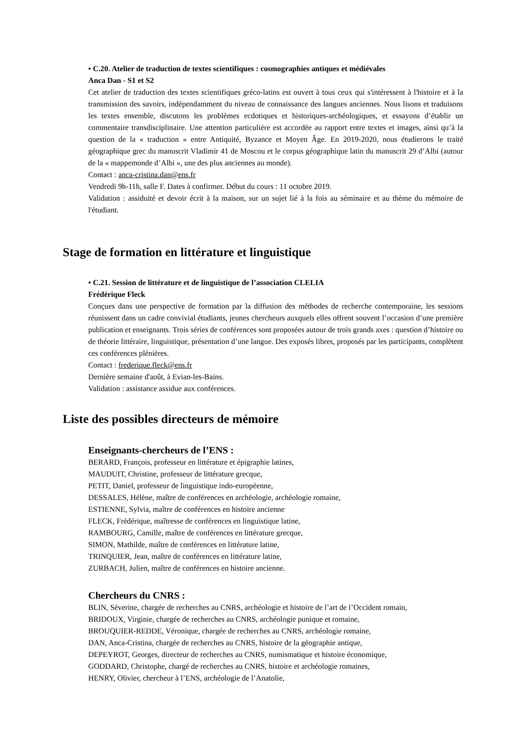• C.20. Atelier de traduction de textes scientifiques : cosmographies antiques et médiévales
Anca Dan - S1 et S2
Cet atelier de traduction des textes scientifiques gréco-latins est ouvert à tous ceux qui s'intéressent à l'histoire et à la transmission des savoirs, indépendamment du niveau de connaissance des langues anciennes. Nous lisons et traduisons les textes ensemble, discutons les problèmes ecdotiques et historiques-archéologiques, et essayons d’établir un commentaire transdisciplinaire. Une attention particulière est accordée au rapport entre textes et images, ainsi qu’à la question de la « traduction » entre Antiquité, Byzance et Moyen Âge. En 2019-2020, nous étudierons le traité géographique grec du manuscrit Vladimir 41 de Moscou et le corpus géographique latin du manuscrit 29 d’Albi (autour de la « mappemonde d’Albi », une des plus anciennes au monde).
Contact : anca-cristina.dan@ens.fr
Vendredi 9h-11h, salle F. Dates à confirmer. Début du cours : 11 octobre 2019.
Validation : assiduité et devoir écrit à la maison, sur un sujet lié à la fois au séminaire et au thème du mémoire de l'étudiant.
Stage de formation en littérature et linguistique
• C.21. Session de littérature et de linguistique de l’association CLELIA
Frédérique Fleck
Conçues dans une perspective de formation par la diffusion des méthodes de recherche contemporaine, les sessions réunissent dans un cadre convivial étudiants, jeunes chercheurs auxquels elles offrent souvent l’occasion d’une première publication et enseignants. Trois séries de conférences sont proposées autour de trois grands axes : question d’histoire ou de théorie littéraire, linguistique, présentation d’une langue. Des exposés libres, proposés par les participants, complètent ces conférences plénières.
Contact : frederique.fleck@ens.fr
Dernière semaine d'août, à Evian-les-Bains.
Validation : assistance assidue aux conférences.
Liste des possibles directeurs de mémoire
Enseignants-chercheurs de l’ENS :
BERARD, François, professeur en littérature et épigraphie latines,
MAUDUIT, Christine, professeur de littérature grecque,
PETIT, Daniel, professeur de linguistique indo-européenne,
DESSALES, Hélène, maître de conférences en archéologie, archéologie romaine,
ESTIENNE, Sylvia, maître de conférences en histoire ancienne
FLECK, Frédérique, maîtresse de conférences en linguistique latine,
RAMBOURG, Camille, maître de conférences en littérature grecque,
SIMON, Mathilde, maître de conférences en littérature latine,
TRINQUIER, Jean, maître de conférences en littérature latine,
ZURBACH, Julien, maître de conférences en histoire ancienne.
Chercheurs du CNRS :
BLIN, Séverine, chargée de recherches au CNRS, archéologie et histoire de l’art de l’Occident romain,
BRIDOUX, Virginie, chargée de recherches au CNRS, archéologie punique et romaine,
BROUQUIER-REDDE, Véronique, chargée de recherches au CNRS, archéologie romaine,
DAN, Anca-Cristina, chargée de recherches au CNRS, histoire de la géographie antique,
DEPEYROT, Georges, directeur de recherches au CNRS, numismatique et histoire économique,
GODDARD, Christophe, chargé de recherches au CNRS, histoire et archéologie romaines,
HENRY, Olivier, chercheur à l’ENS, archéologie de l’Anatolie,